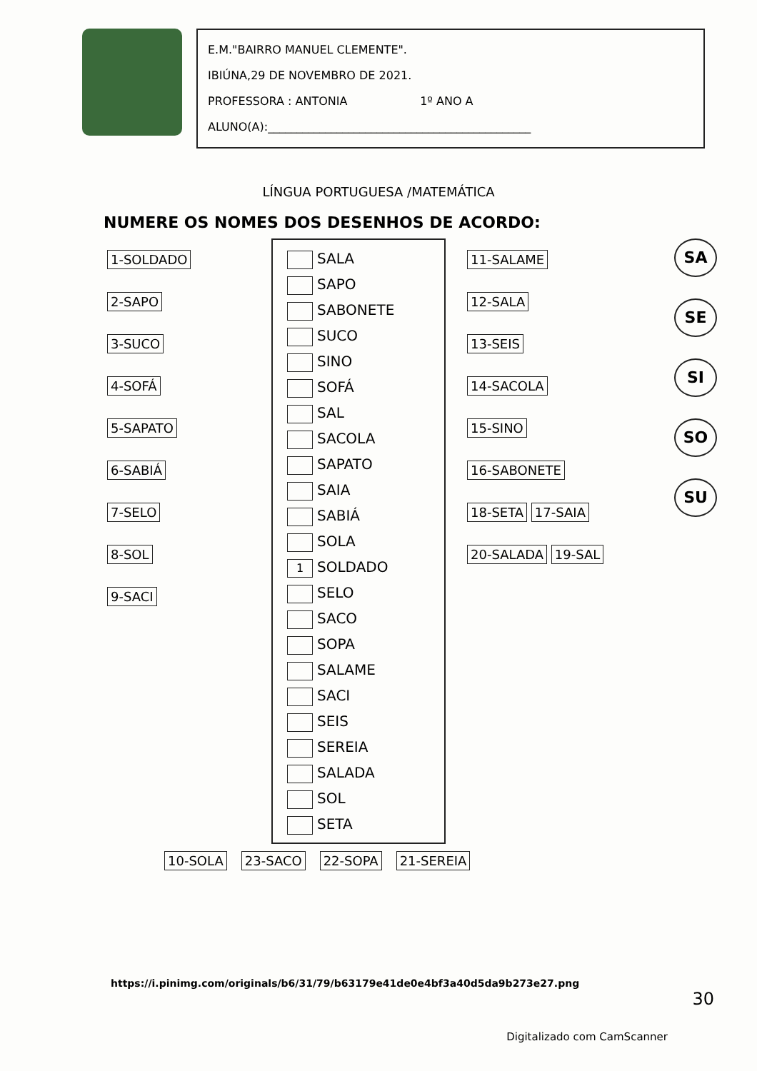E.M."BAIRRO MANUEL CLEMENTE".
IBIÚNA,29 DE NOVEMBRO DE 2021.
PROFESSORA : ANTONIA 1º ANO A
ALUNO(A):______________________________________________
LÍNGUA PORTUGUESA /MATEMÁTICA
NUMERE OS NOMES DOS DESENHOS DE ACORDO:
1-SOLDADO
2-SAPO
3-SUCO
4-SOFÁ
5-SAPATO
6-SABIÁ
7-SELO
8-SOL
9-SACI
SALA
SAPO
SABONETE
SUCO
SINO
SOFÁ
SAL
SACOLA
SAPATO
SAIA
SABIÁ
SOLA
1 SOLDADO
SELO
SACO
SOPA
SALAME
SACI
SEIS
SEREIA
SALADA
SOL
SETA
11-SALAME
12-SALA
13-SEIS
14-SACOLA
15-SINO
16-SABONETE
18-SETA 17-SAIA
20-SALADA 19-SAL
SA
SE
SI
SO
SU
10-SOLA 23-SACO 22-SOPA 21-SEREIA
https://i.pinimg.com/originals/b6/31/79/b63179e41de0e4bf3a40d5da9b273e27.png
30
Digitalizado com CamScanner